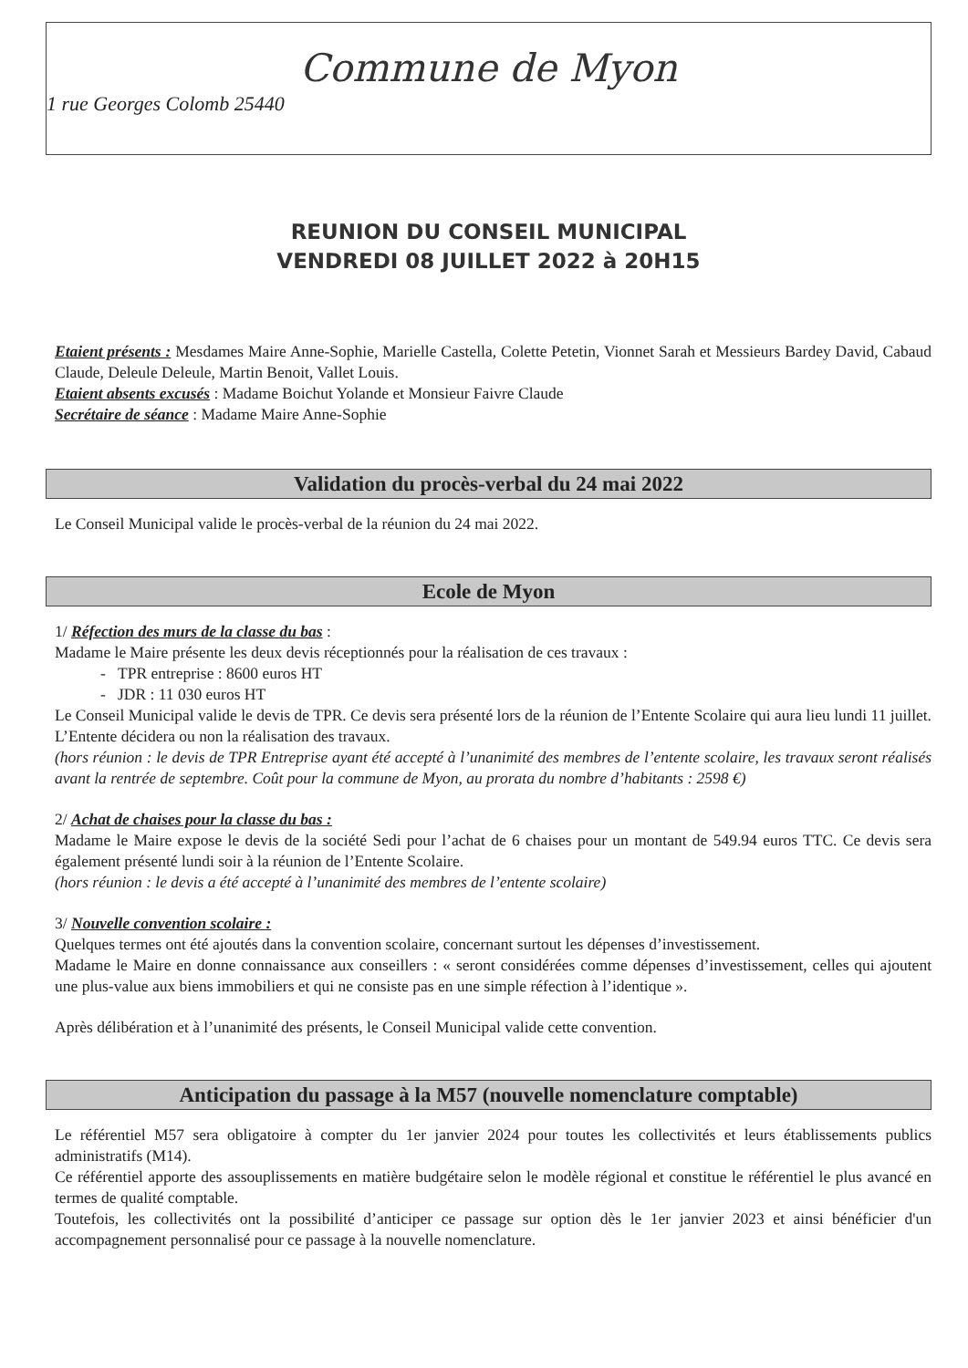Commune de Myon
1 rue Georges Colomb 25440
REUNION DU CONSEIL MUNICIPAL
VENDREDI 08 JUILLET 2022 à 20H15
Etaient présents : Mesdames Maire Anne-Sophie, Marielle Castella, Colette Petetin, Vionnet Sarah et Messieurs Bardey David, Cabaud Claude, Deleule Deleule, Martin Benoit, Vallet Louis.
Etaient absents excusés : Madame Boichut Yolande et Monsieur Faivre Claude
Secrétaire de séance : Madame Maire Anne-Sophie
Validation du procès-verbal du 24 mai 2022
Le Conseil Municipal valide le procès-verbal de la réunion du 24 mai 2022.
Ecole de Myon
1/ Réfection des murs de la classe du bas :
Madame le Maire présente les deux devis réceptionnés pour la réalisation de ces travaux :
- TPR entreprise : 8600 euros HT
- JDR : 11 030 euros HT
Le Conseil Municipal valide le devis de TPR. Ce devis sera présenté lors de la réunion de l’Entente Scolaire qui aura lieu lundi 11 juillet. L’Entente décidera ou non la réalisation des travaux.
(hors réunion : le devis de TPR Entreprise ayant été accepté à l’unanimité des membres de l’entente scolaire, les travaux seront réalisés avant la rentrée de septembre. Coût pour la commune de Myon, au prorata du nombre d’habitants : 2598 €)
2/ Achat de chaises pour la classe du bas :
Madame le Maire expose le devis de la société Sedi pour l’achat de 6 chaises pour un montant de 549.94 euros TTC. Ce devis sera également présenté lundi soir à la réunion de l’Entente Scolaire.
(hors réunion : le devis a été accepté à l’unanimité des membres de l’entente scolaire)
3/ Nouvelle convention scolaire :
Quelques termes ont été ajoutés dans la convention scolaire, concernant surtout les dépenses d’investissement.
Madame le Maire en donne connaissance aux conseillers : « seront considérées comme dépenses d’investissement, celles qui ajoutent une plus-value aux biens immobiliers et qui ne consiste pas en une simple réfection à l’identique ».
Après délibération et à l’unanimité des présents, le Conseil Municipal valide cette convention.
Anticipation du passage à la M57 (nouvelle nomenclature comptable)
Le référentiel M57 sera obligatoire à compter du 1er janvier 2024 pour toutes les collectivités et leurs établissements publics administratifs (M14).
Ce référentiel apporte des assouplissements en matière budgétaire selon le modèle régional et constitue le référentiel le plus avancé en termes de qualité comptable.
Toutefois, les collectivités ont la possibilité d’anticiper ce passage sur option dès le 1er janvier 2023 et ainsi bénéficier d'un accompagnement personnalisé pour ce passage à la nouvelle nomenclature.